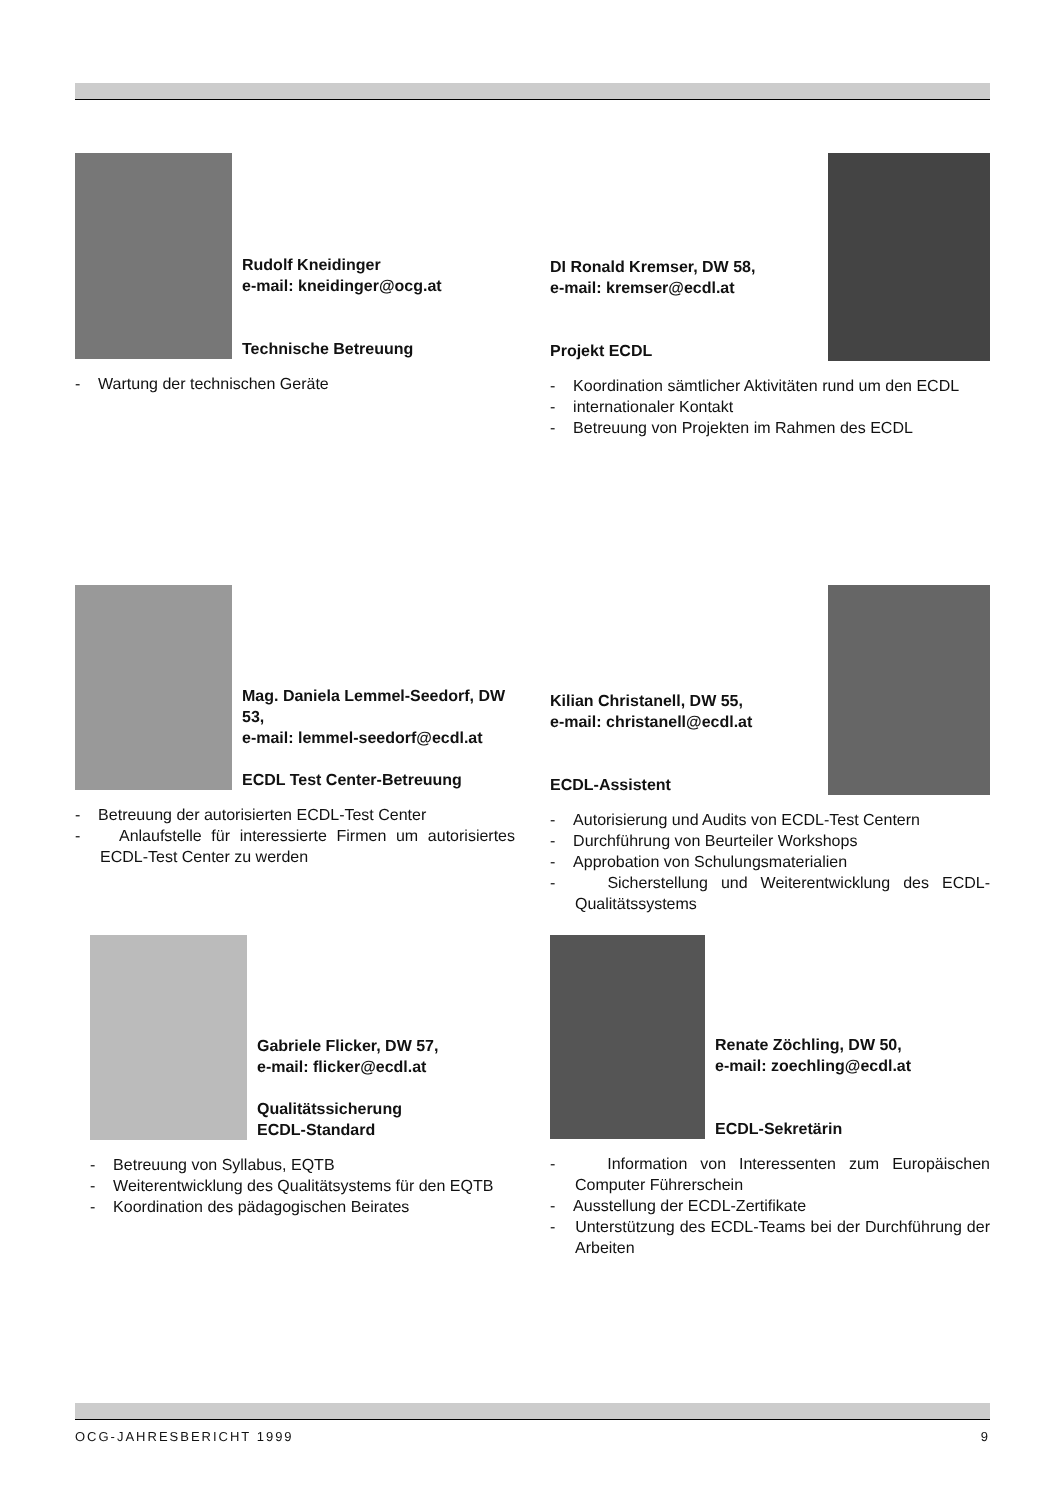Rudolf Kneidinger
e-mail: kneidinger@ocg.at
Technische Betreuung
- Wartung der technischen Geräte
DI Ronald Kremser, DW 58,
e-mail: kremser@ecdl.at
Projekt ECDL
- Koordination sämtlicher Aktivitäten rund um den ECDL
- internationaler Kontakt
- Betreuung von Projekten im Rahmen des ECDL
Mag. Daniela Lemmel-Seedorf, DW 53,
e-mail: lemmel-seedorf@ecdl.at
ECDL Test Center-Betreuung
- Betreuung der autorisierten ECDL-Test Center
- Anlaufstelle für interessierte Firmen um autorisiertes ECDL-Test Center zu werden
Kilian Christanell, DW 55,
e-mail: christanell@ecdl.at
ECDL-Assistent
- Autorisierung und Audits von ECDL-Test Centern
- Durchführung von Beurteiler Workshops
- Approbation von Schulungsmaterialien
- Sicherstellung und Weiterentwicklung des ECDL-Qualitätssystems
Gabriele Flicker, DW 57,
e-mail: flicker@ecdl.at
Qualitätssicherung
ECDL-Standard
- Betreuung von Syllabus, EQTB
- Weiterentwicklung des Qualitätsystems für den EQTB
- Koordination des pädagogischen Beirates
Renate Zöchling, DW 50,
e-mail: zoechling@ecdl.at
ECDL-Sekretärin
- Information von Interessenten zum Europäischen Computer Führerschein
- Ausstellung der ECDL-Zertifikate
- Unterstützung des ECDL-Teams bei der Durchführung der Arbeiten
OCG-JAHRESBERICHT 1999 9